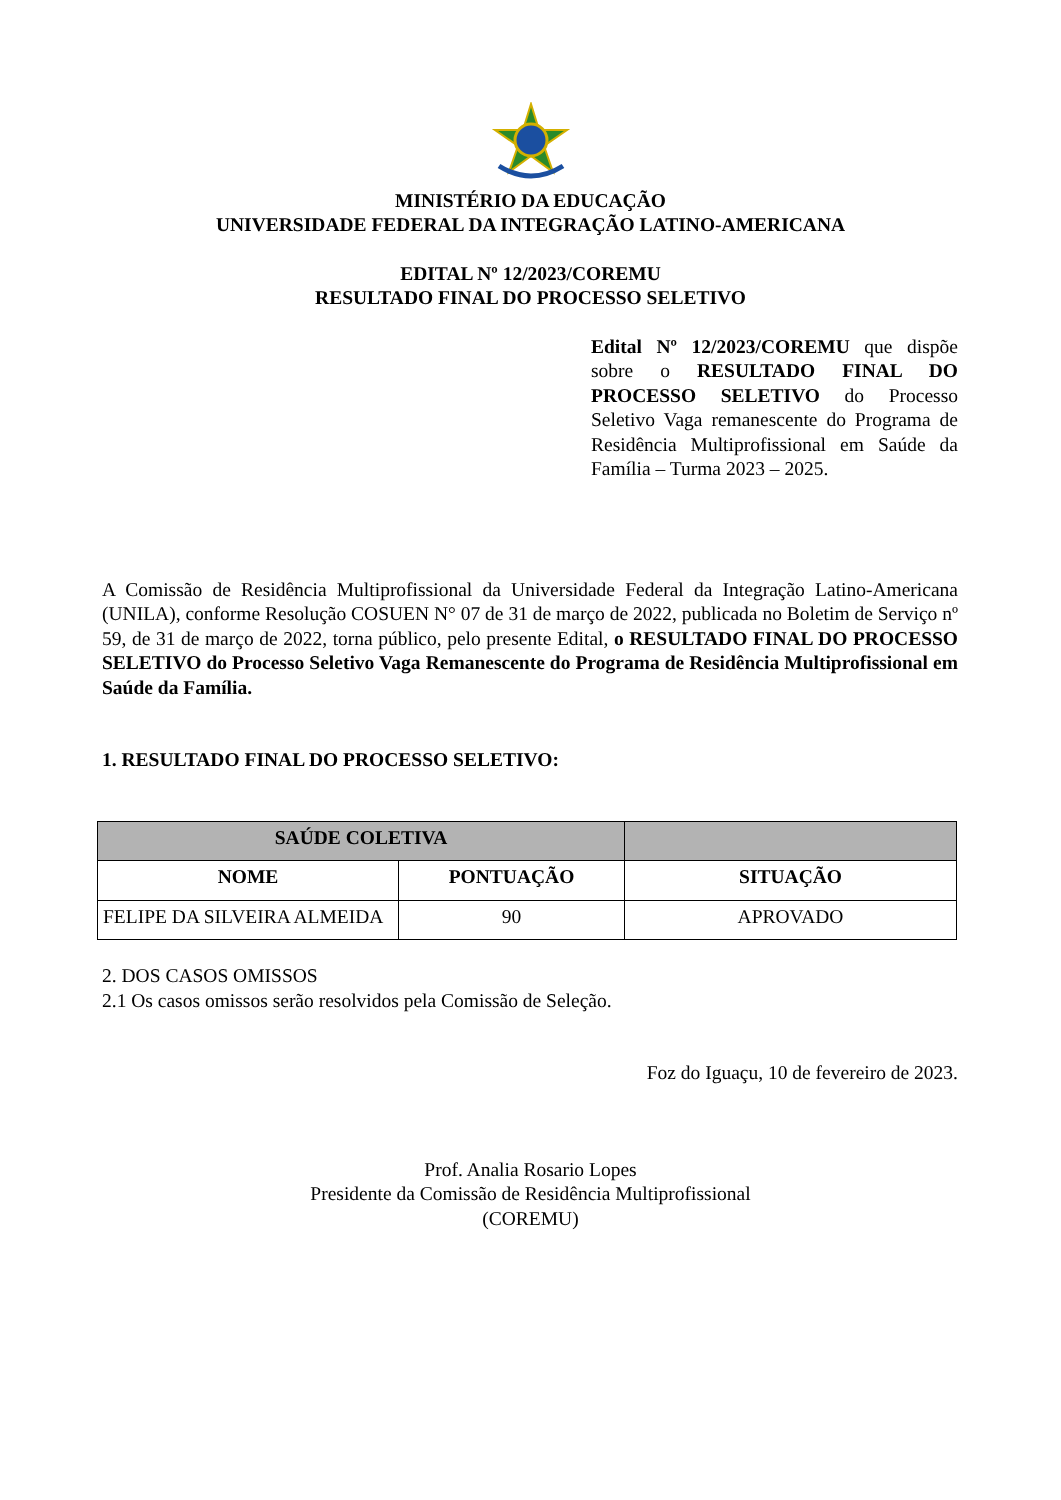MINISTÉRIO DA EDUCAÇÃO
UNIVERSIDADE FEDERAL DA INTEGRAÇÃO LATINO-AMERICANA
EDITAL Nº 12/2023/COREMU
RESULTADO FINAL DO PROCESSO SELETIVO
Edital Nº 12/2023/COREMU que dispõe sobre o RESULTADO FINAL DO PROCESSO SELETIVO do Processo Seletivo Vaga remanescente do Programa de Residência Multiprofissional em Saúde da Família – Turma 2023 – 2025.
A Comissão de Residência Multiprofissional da Universidade Federal da Integração Latino-Americana (UNILA), conforme Resolução COSUEN N° 07 de 31 de março de 2022, publicada no Boletim de Serviço nº 59, de 31 de março de 2022, torna público, pelo presente Edital, o RESULTADO FINAL DO PROCESSO SELETIVO do Processo Seletivo Vaga Remanescente do Programa de Residência Multiprofissional em Saúde da Família.
1. RESULTADO FINAL DO PROCESSO SELETIVO:
| SAÚDE COLETIVA | | |
| --- | --- | --- |
| NOME | PONTUAÇÃO | SITUAÇÃO |
| FELIPE DA SILVEIRA ALMEIDA | 90 | APROVADO |
2. DOS CASOS OMISSOS
2.1 Os casos omissos serão resolvidos pela Comissão de Seleção.
Foz do Iguaçu, 10 de fevereiro de 2023.
Prof. Analia Rosario Lopes
Presidente da Comissão de Residência Multiprofissional
(COREMU)